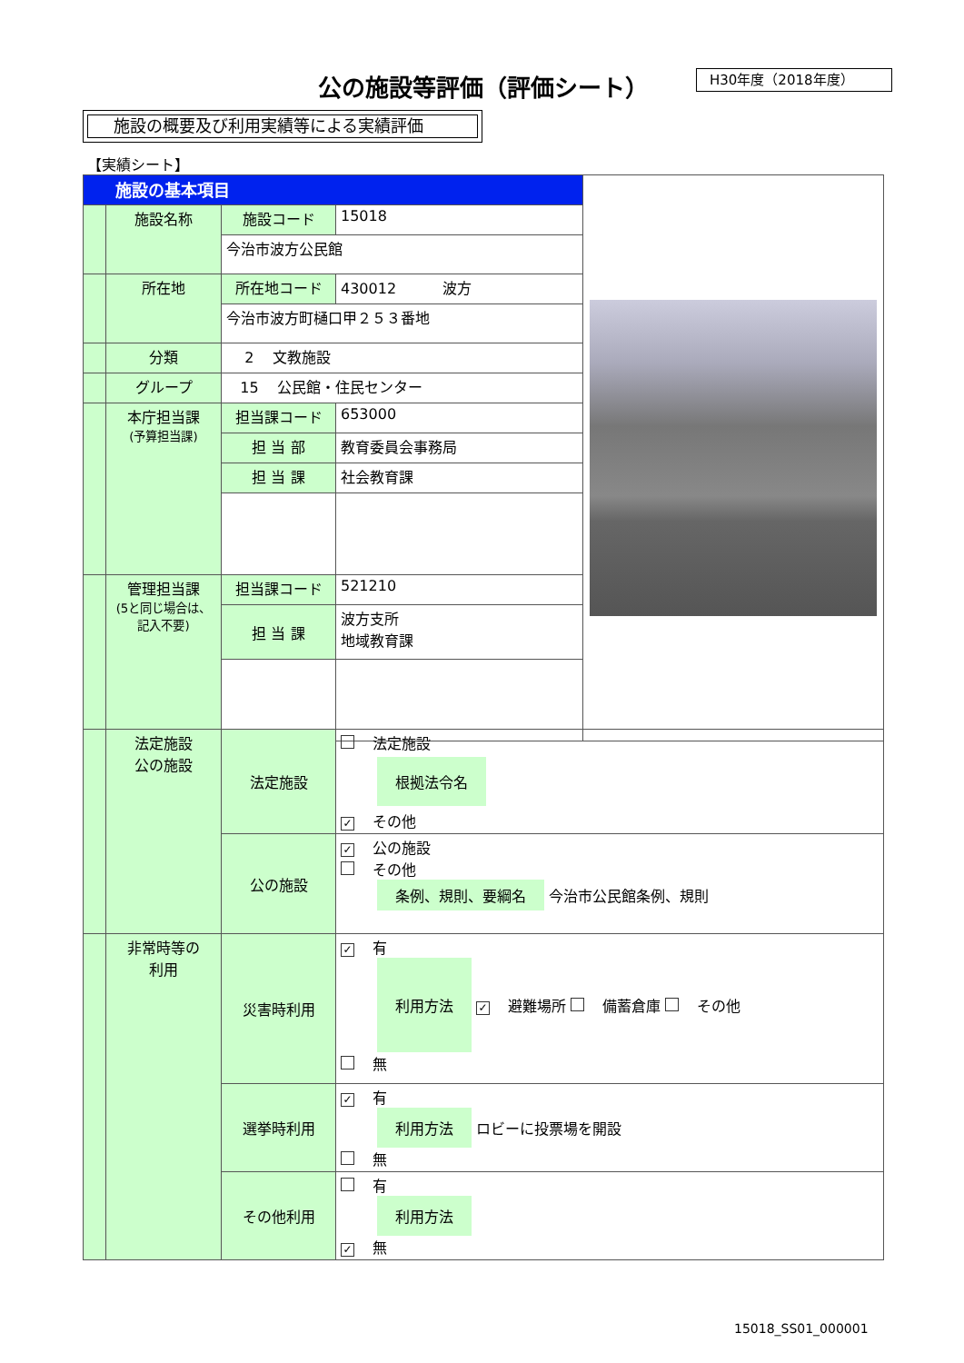公の施設等評価（評価シート） H30年度（2018年度）
施設の概要及び利用実績等による実績評価
【実績シート】
| 施設の基本項目 | | | | |
| | 施設名称 | 施設コード | 15018 | |
| | | 今治市波方公民館 | | |
| | 所在地 | 所在地コード | 430012 波方 | |
| | | 今治市波方町樋口甲２５３番地 | | |
| | 分類 | 2 文教施設 | | |
| | グループ | 15 公民館・住民センター | | |
| | 本庁担当課 (予算担当課) | 担当課コード | 653000 | |
| | | 担 当 部 | 教育委員会事務局 | |
| | | 担 当 課 | 社会教育課 | |
| | 管理担当課 (5と同じ場合は、記入不要) | 担当課コード | 521210 | |
| | | 担 当 課 | 波方支所 地域教育課 | |
| | 法定施設 公の施設 | 法定施設 | 法定施設 根拠法令名 ✓ その他 |
| | | 公の施設 | ✓ 公の施設 その他 条例、規則、要綱名 今治市公民館条例、規則 |
| | 非常時等の 利用 | 災害時利用 | ✓ 有 利用方法 ✓ 避難場所 備蓄倉庫 その他 無 |
| | | 選挙時利用 | ✓ 有 利用方法 ロビーに投票場を開設 無 |
| | | その他利用 | 有 利用方法 ✓ 無 |
15018_SS01_000001